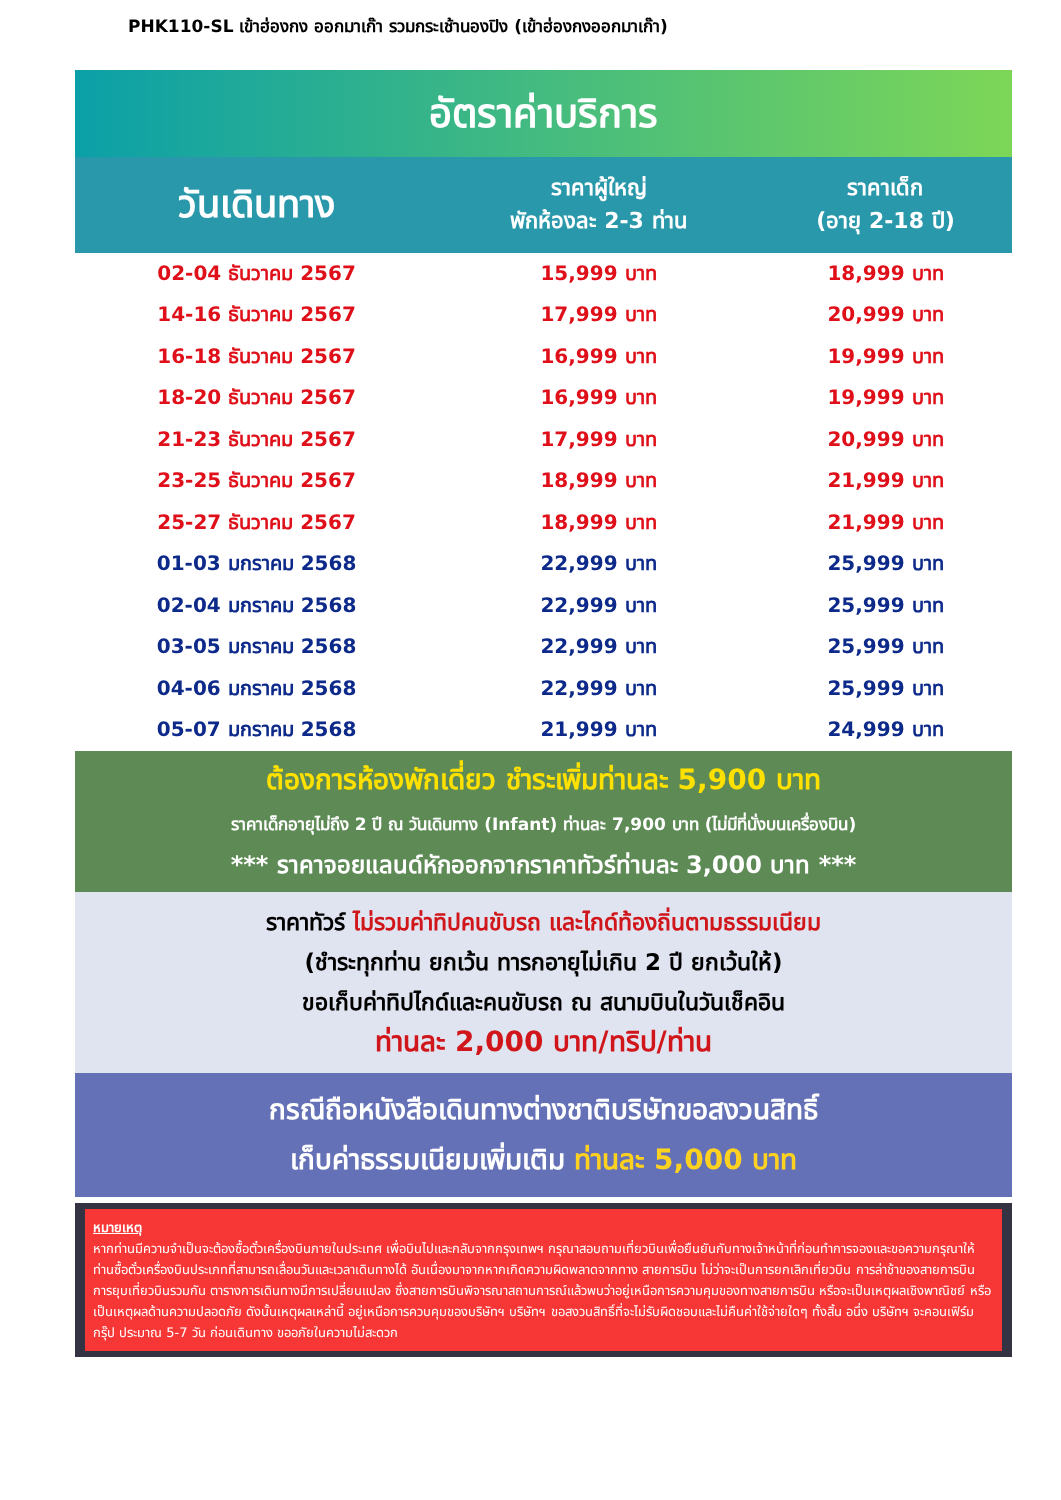PHK110-SL เข้าฮ่องกง ออกมาเก๊า รวมกระเช้านองปิง (เข้าฮ่องกงออกมาเก๊า)
อัตราค่าบริการ
| วันเดินทาง | ราคาผู้ใหญ่ พักห้องละ 2-3 ท่าน | ราคาเด็ก (อายุ 2-18 ปี) |
| --- | --- | --- |
| 02-04 ธันวาคม 2567 | 15,999 บาท | 18,999 บาท |
| 14-16 ธันวาคม 2567 | 17,999 บาท | 20,999 บาท |
| 16-18 ธันวาคม 2567 | 16,999 บาท | 19,999 บาท |
| 18-20 ธันวาคม 2567 | 16,999 บาท | 19,999 บาท |
| 21-23 ธันวาคม 2567 | 17,999 บาท | 20,999 บาท |
| 23-25 ธันวาคม 2567 | 18,999 บาท | 21,999 บาท |
| 25-27 ธันวาคม 2567 | 18,999 บาท | 21,999 บาท |
| 01-03 มกราคม 2568 | 22,999 บาท | 25,999 บาท |
| 02-04 มกราคม 2568 | 22,999 บาท | 25,999 บาท |
| 03-05 มกราคม 2568 | 22,999 บาท | 25,999 บาท |
| 04-06 มกราคม 2568 | 22,999 บาท | 25,999 บาท |
| 05-07 มกราคม 2568 | 21,999 บาท | 24,999 บาท |
ต้องการห้องพักเดี่ยว ชำระเพิ่มท่านละ 5,900 บาท
ราคาเด็กอายุไม่ถึง 2 ปี ณ วันเดินทาง (Infant) ท่านละ 7,900 บาท (ไม่มีที่นั่งบนเครื่องบิน)
*** ราคาจอยแลนด์หักออกจากราคาทัวร์ท่านละ 3,000 บาท ***
ราคาทัวร์ ไม่รวมค่าทิปคนขับรถ และไกด์ท้องถิ่นตามธรรมเนียม
(ชำระทุกท่าน ยกเว้น ทารกอายุไม่เกิน 2 ปี ยกเว้นให้)
ขอเก็บค่าทิปไกด์และคนขับรถ ณ สนามบินในวันเช็คอิน
ท่านละ 2,000 บาท/ทริป/ท่าน
กรณีถือหนังสือเดินทางต่างชาติบริษัทขอสงวนสิทธิ์
เก็บค่าธรรมเนียมเพิ่มเติม ท่านละ 5,000 บาท
หมายเหตุ
หากท่านมีความจำเป็นจะต้องซื้อตั๋วเครื่องบินภายในประเทศ เพื่อบินไปและกลับจากกรุงเทพฯ กรุณาสอบถามเที่ยวบินเพื่อยืนยันกับทางเจ้าหน้าที่ก่อนทำการจองและขอความกรุณาให้ท่านซื้อตั๋วเครื่องบินประเภทที่สามารถเลื่อนวันและเวลาเดินทางได้ อันเนื่องมาจากหากเกิดความผิดพลาดจากทาง สายการบิน ไม่ว่าจะเป็นการยกเลิกเที่ยวบิน การล่าช้าของสายการบิน การยุบเที่ยวบินรวมกัน ตารางการเดินทางมีการเปลี่ยนแปลง ซึ่งสายการบินพิจารณาสถานการณ์แล้วพบว่าอยู่เหนือการความคุมของทางสายการบิน หรือจะเป็นเหตุผลเชิงพาณิชย์ หรือเป็นเหตุผลด้านความปลอดภัย ดังนั้นเหตุผลเหล่านี้ อยู่เหนือการควบคุมของบริษัทฯ บริษัทฯ ขอสงวนสิทธิ์ที่จะไม่รับผิดชอบและไม่คืนค่าใช้จ่ายใดๆ ทั้งสิ้น อนึ่ง บริษัทฯ จะคอนเฟิร์มกรุ๊ป ประมาณ 5-7 วัน ก่อนเดินทาง ขออภัยในความไม่สะดวก